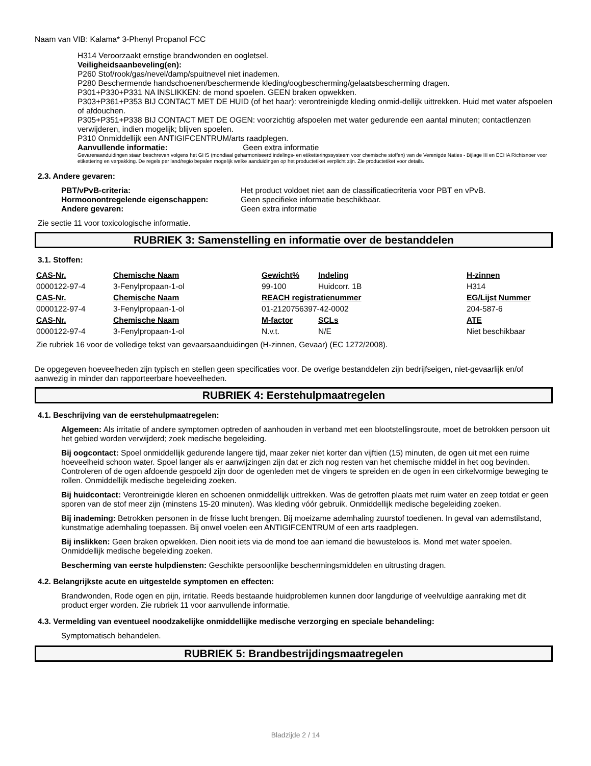Naam van VIB: Kalama* 3-Phenyl Propanol FCC
H314 Veroorzaakt ernstige brandwonden en oogletsel.
Veiligheidsaanbeveling(en):
P260 Stof/rook/gas/nevel/damp/spuitnevel niet inademen.
P280 Beschermende handschoenen/beschermende kleding/oogbescherming/gelaatsbescherming dragen.
P301+P330+P331 NA INSLIKKEN: de mond spoelen. GEEN braken opwekken.
P303+P361+P353 BIJ CONTACT MET DE HUID (of het haar): verontreinigde kleding onmid-dellijk uittrekken. Huid met water afspoelen of afdouchen.
P305+P351+P338 BIJ CONTACT MET DE OGEN: voorzichtig afspoelen met water gedurende een aantal minuten; contactlenzen verwijderen, indien mogelijk; blijven spoelen.
P310 Onmiddellijk een ANTIGIFCENTRUM/arts raadplegen.
Aanvullende informatie: Geen extra informatie
Gevarenaanduidingen staan beschreven volgens het GHS (mondiaal geharmoniseerd indelings- en etiketteringssysteem voor chemische stoffen) van de Verenigde Naties - Bijlage III en ECHA Richtsnoer voor etikettering en verpakking. De regels per land/regio bepalen mogelijk welke aanduidingen op het productetiket verplicht zijn. Zie productetiket voor details.
2.3. Andere gevaren:
PBT/vPvB-criteria: Het product voldoet niet aan de classificatiecriteria voor PBT en vPvB.
Hormoonontregelende eigenschappen: Geen specifieke informatie beschikbaar.
Andere gevaren: Geen extra informatie
Zie sectie 11 voor toxicologische informatie.
RUBRIEK 3: Samenstelling en informatie over de bestanddelen
3.1. Stoffen:
| CAS-Nr. | Chemische Naam | Gewicht% | Indeling | H-zinnen |
| --- | --- | --- | --- | --- |
| 0000122-97-4 | 3-Fenylpropaan-1-ol | 99-100 | Huidcorr. 1B | H314 |
| CAS-Nr. | Chemische Naam | REACH registratienummer | | EG/Lijst Nummer |
| 0000122-97-4 | 3-Fenylpropaan-1-ol | 01-2120756397-42-0002 | | 204-587-6 |
| CAS-Nr. | Chemische Naam | M-factor | SCLs | ATE |
| 0000122-97-4 | 3-Fenylpropaan-1-ol | N.v.t. | N/E | Niet beschikbaar |
Zie rubriek 16 voor de volledige tekst van gevaarsaanduidingen (H-zinnen, Gevaar) (EC 1272/2008).
De opgegeven hoeveelheden zijn typisch en stellen geen specificaties voor. De overige bestanddelen zijn bedrijfseigen, niet-gevaarlijk en/of aanwezig in minder dan rapporteerbare hoeveelheden.
RUBRIEK 4: Eerstehulpmaatregelen
4.1. Beschrijving van de eerstehulpmaatregelen:
Algemeen: Als irritatie of andere symptomen optreden of aanhouden in verband met een blootstellingsroute, moet de betrokken persoon uit het gebied worden verwijderd; zoek medische begeleiding.
Bij oogcontact: Spoel onmiddellijk gedurende langere tijd, maar zeker niet korter dan vijftien (15) minuten, de ogen uit met een ruime hoeveelheid schoon water. Spoel langer als er aanwijzingen zijn dat er zich nog resten van het chemische middel in het oog bevinden. Controleren of de ogen afdoende gespoeld zijn door de ogenleden met de vingers te spreiden en de ogen in een cirkelvormige beweging te rollen. Onmiddellijk medische begeleiding zoeken.
Bij huidcontact: Verontreinigde kleren en schoenen onmiddellijk uittrekken. Was de getroffen plaats met ruim water en zeep totdat er geen sporen van de stof meer zijn (minstens 15-20 minuten). Was kleding vóór gebruik. Onmiddellijk medische begeleiding zoeken.
Bij inademing: Betrokken personen in de frisse lucht brengen. Bij moeizame ademhaling zuurstof toedienen. In geval van ademstilstand, kunstmatige ademhaling toepassen. Bij onwel voelen een ANTIGIFCENTRUM of een arts raadplegen.
Bij inslikken: Geen braken opwekken. Dien nooit iets via de mond toe aan iemand die bewusteloos is. Mond met water spoelen. Onmiddellijk medische begeleiding zoeken.
Bescherming van eerste hulpdiensten: Geschikte persoonlijke beschermingsmiddelen en uitrusting dragen.
4.2. Belangrijkste acute en uitgestelde symptomen en effecten:
Brandwonden, Rode ogen en pijn, irritatie. Reeds bestaande huidproblemen kunnen door langdurige of veelvuldige aanraking met dit product erger worden. Zie rubriek 11 voor aanvullende informatie.
4.3. Vermelding van eventueel noodzakelijke onmiddellijke medische verzorging en speciale behandeling:
Symptomatisch behandelen.
RUBRIEK 5: Brandbestrijdingsmaatregelen
Bladzijde 2 / 14